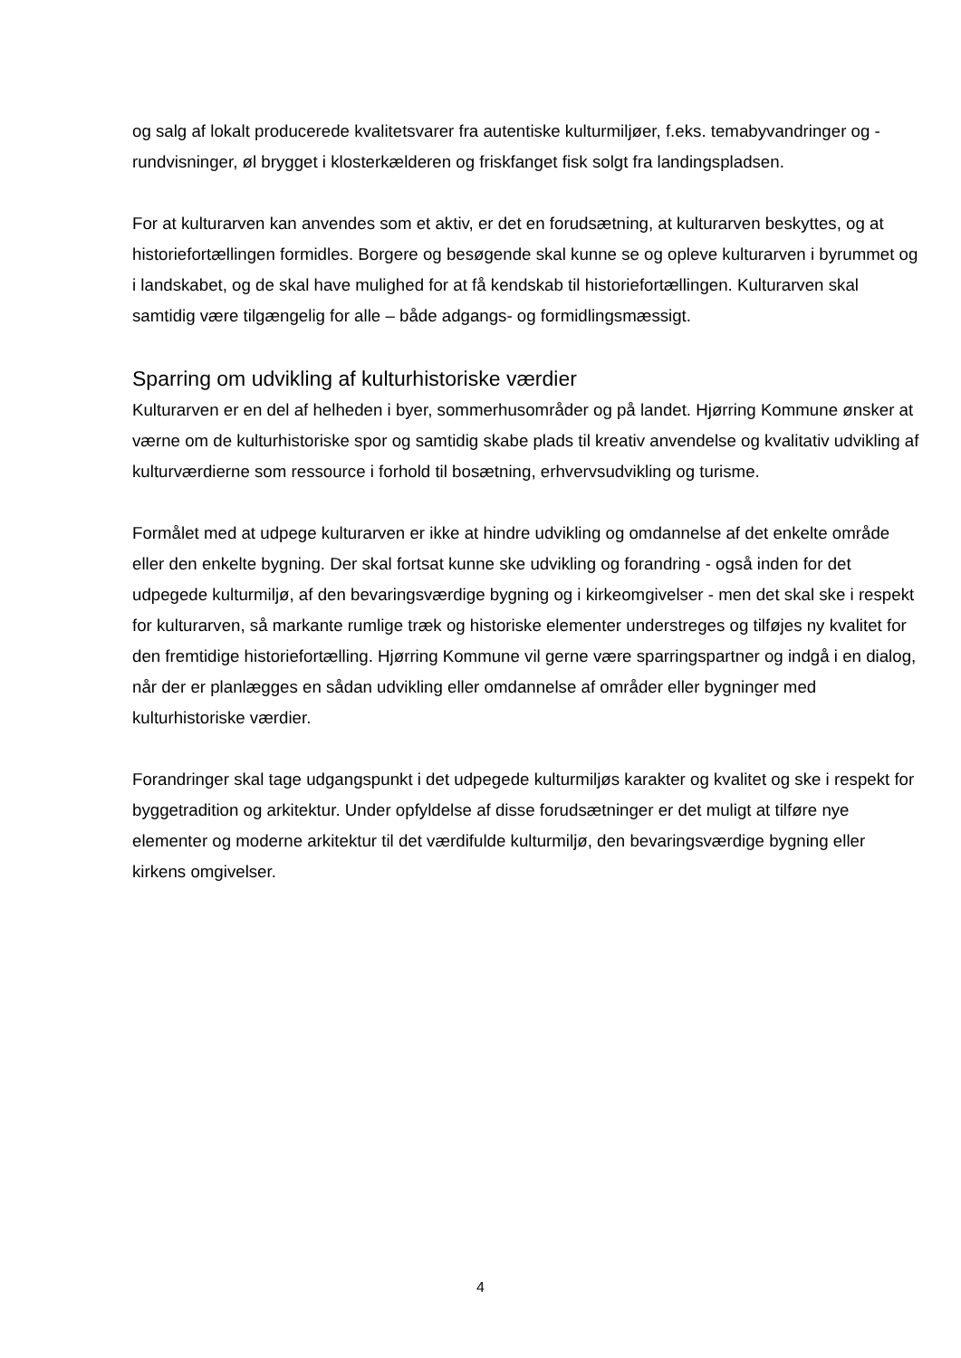og salg af lokalt producerede kvalitetsvarer fra autentiske kulturmiljøer, f.eks. temabyvandringer og -rundvisninger, øl brygget i klosterkælderen og friskfanget fisk solgt fra landingspladsen.
For at kulturarven kan anvendes som et aktiv, er det en forudsætning, at kulturarven beskyttes, og at historiefortællingen formidles. Borgere og besøgende skal kunne se og opleve kulturarven i byrummet og i landskabet, og de skal have mulighed for at få kendskab til historiefortællingen. Kulturarven skal samtidig være tilgængelig for alle – både adgangs- og formidlingsmæssigt.
Sparring om udvikling af kulturhistoriske værdier
Kulturarven er en del af helheden i byer, sommerhusområder og på landet. Hjørring Kommune ønsker at værne om de kulturhistoriske spor og samtidig skabe plads til kreativ anvendelse og kvalitativ udvikling af kulturværdierne som ressource i forhold til bosætning, erhvervsudvikling og turisme.
Formålet med at udpege kulturarven er ikke at hindre udvikling og omdannelse af det enkelte område eller den enkelte bygning. Der skal fortsat kunne ske udvikling og forandring - også inden for det udpegede kulturmiljø, af den bevaringsværdige bygning og i kirkeomgivelser - men det skal ske i respekt for kulturarven, så markante rumlige træk og historiske elementer understreges og tilføjes ny kvalitet for den fremtidige historiefortælling. Hjørring Kommune vil gerne være sparringspartner og indgå i en dialog, når der er planlægges en sådan udvikling eller omdannelse af områder eller bygninger med kulturhistoriske værdier.
Forandringer skal tage udgangspunkt i det udpegede kulturmiljøs karakter og kvalitet og ske i respekt for byggetradition og arkitektur. Under opfyldelse af disse forudsætninger er det muligt at tilføre nye elementer og moderne arkitektur til det værdifulde kulturmiljø, den bevaringsværdige bygning eller kirkens omgivelser.
4